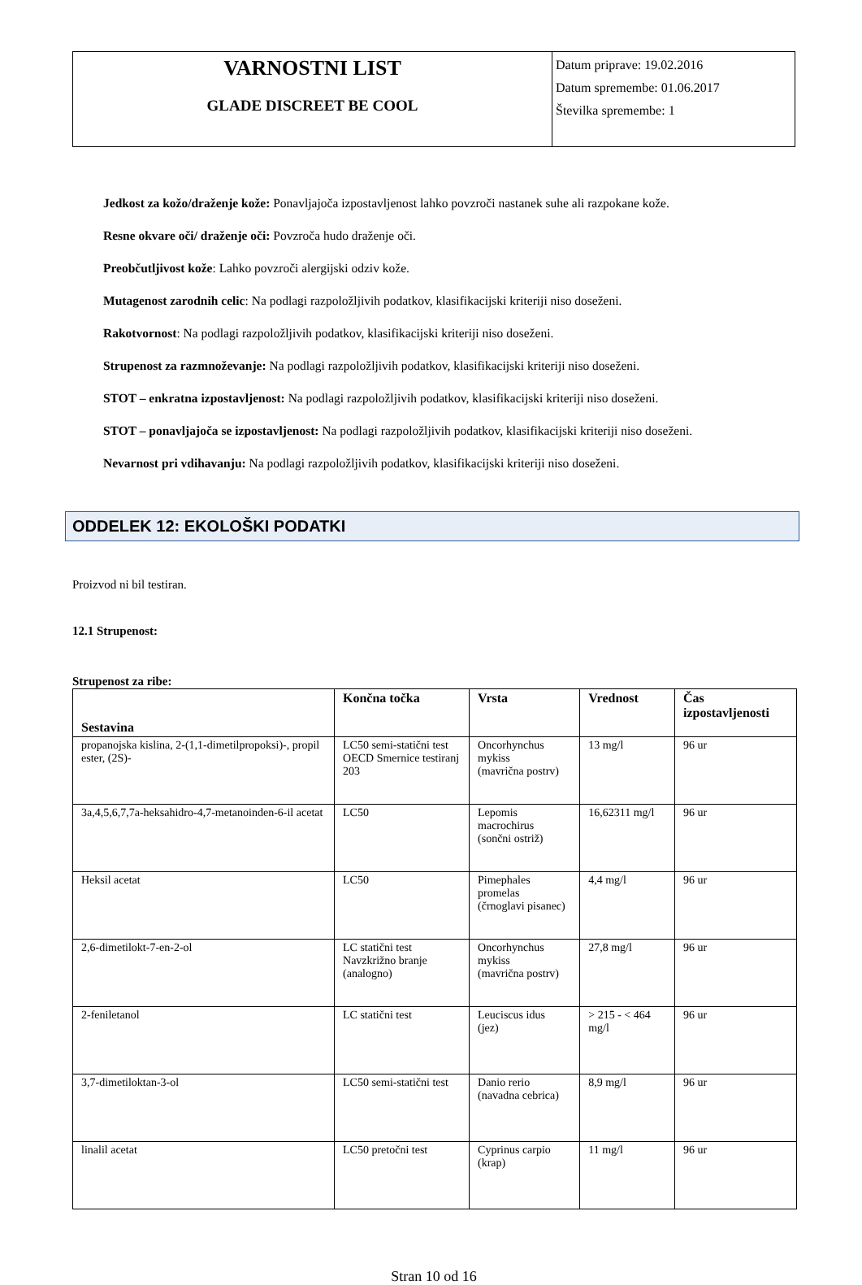| VARNOSTNI LIST GLADE DISCREET BE COOL | Datum priprave: 19.02.2016 Datum spremembe: 01.06.2017 Številka spremembe: 1 |
Jedkost za kožo/draženje kože: Ponavljajoča izpostavljenost lahko povzroči nastanek suhe ali razpokane kože.
Resne okvare oči/ draženje oči: Povzroča hudo draženje oči.
Preobčutljivost kože: Lahko povzroči alergijski odziv kože.
Mutagenost zarodnih celic: Na podlagi razpoložljivih podatkov, klasifikacijski kriteriji niso doseženi.
Rakotvornost: Na podlagi razpoložljivih podatkov, klasifikacijski kriteriji niso doseženi.
Strupenost za razmnoževanje: Na podlagi razpoložljivih podatkov, klasifikacijski kriteriji niso doseženi.
STOT – enkratna izpostavljenost: Na podlagi razpoložljivih podatkov, klasifikacijski kriteriji niso doseženi.
STOT – ponavljajoča se izpostavljenost: Na podlagi razpoložljivih podatkov, klasifikacijski kriteriji niso doseženi.
Nevarnost pri vdihavanju: Na podlagi razpoložljivih podatkov, klasifikacijski kriteriji niso doseženi.
ODDELEK 12: EKOLOŠKI PODATKI
Proizvod ni bil testiran.
12.1 Strupenost:
Strupenost za ribe:
| Sestavina | Končna točka | Vrsta | Vrednost | Čas izpostavljenosti |
| --- | --- | --- | --- | --- |
| propanojska kislina, 2-(1,1-dimetilpropoksi)-, propil ester, (2S)- | LC50 semi-statični test OECD Smernice testiranj 203 | Oncorhynchus mykiss (mavrična postrv) | 13 mg/l | 96 ur |
| 3a,4,5,6,7,7a-heksahidro-4,7-metanoinden-6-il acetat | LC50 | Lepomis macrochirus (sončni ostriž) | 16,62311 mg/l | 96 ur |
| Heksil acetat | LC50 | Pimephales promelas (črnoglavi pisanec) | 4,4 mg/l | 96 ur |
| 2,6-dimetilokt-7-en-2-ol | LC statični test Navzkrižno branje (analogno) | Oncorhynchus mykiss (mavrična postrv) | 27,8 mg/l | 96 ur |
| 2-feniletanol | LC statični test | Leuciscus idus (jez) | > 215 - < 464 mg/l | 96 ur |
| 3,7-dimetiloktan-3-ol | LC50 semi-statični test | Danio rerio (navadna cebrica) | 8,9 mg/l | 96 ur |
| linalil acetat | LC50 pretočni test | Cyprinus carpio (krap) | 11 mg/l | 96 ur |
Stran 10 od 16